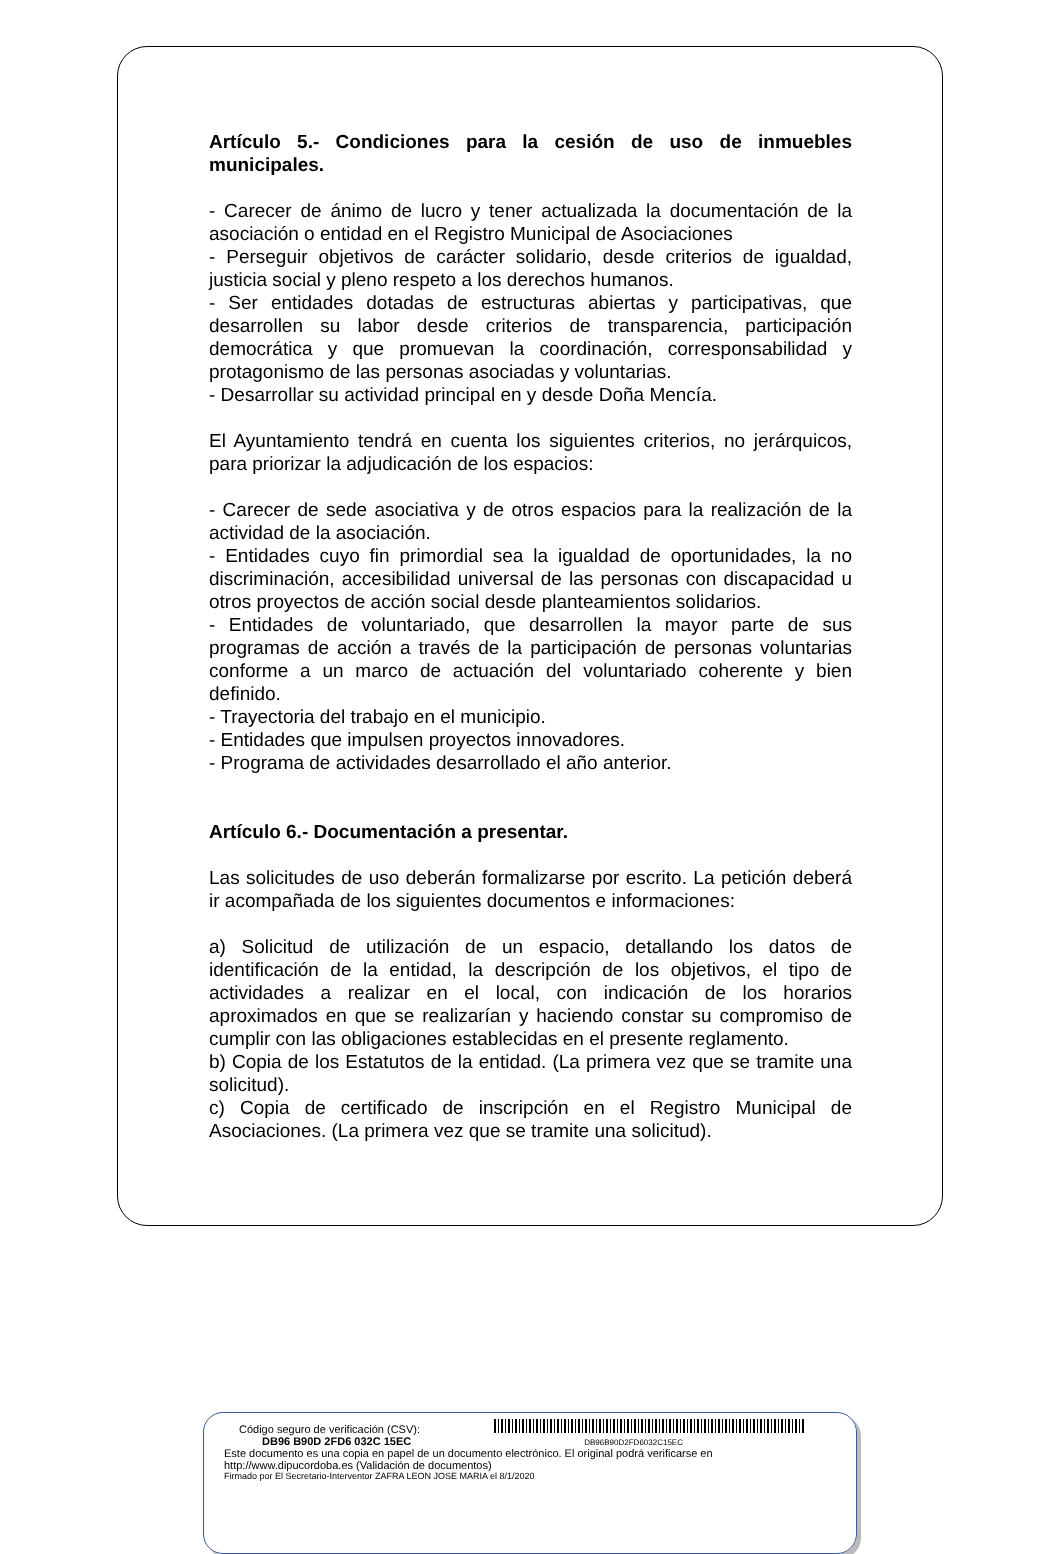Artículo 5.- Condiciones para la cesión de uso de inmuebles municipales.
- Carecer de ánimo de lucro y tener actualizada la documentación de la asociación o entidad en el Registro Municipal de Asociaciones
- Perseguir objetivos de carácter solidario, desde criterios de igualdad, justicia social y pleno respeto a los derechos humanos.
- Ser entidades dotadas de estructuras abiertas y participativas, que desarrollen su labor desde criterios de transparencia, participación democrática y que promuevan la coordinación, corresponsabilidad y protagonismo de las personas asociadas y voluntarias.
- Desarrollar su actividad principal en y desde Doña Mencía.
El Ayuntamiento tendrá en cuenta los siguientes criterios, no jerárquicos, para priorizar la adjudicación de los espacios:
- Carecer de sede asociativa y de otros espacios para la realización de la actividad de la asociación.
- Entidades cuyo fin primordial sea la igualdad de oportunidades, la no discriminación, accesibilidad universal de las personas con discapacidad u otros proyectos de acción social desde planteamientos solidarios.
- Entidades de voluntariado, que desarrollen la mayor parte de sus programas de acción a través de la participación de personas voluntarias conforme a un marco de actuación del voluntariado coherente y bien definido.
- Trayectoria del trabajo en el municipio.
- Entidades que impulsen proyectos innovadores.
- Programa de actividades desarrollado el año anterior.
Artículo 6.- Documentación a presentar.
Las solicitudes de uso deberán formalizarse por escrito. La petición deberá ir acompañada de los siguientes documentos e informaciones:
a) Solicitud de utilización de un espacio, detallando los datos de identificación de la entidad, la descripción de los objetivos, el tipo de actividades a realizar en el local, con indicación de los horarios aproximados en que se realizarían y haciendo constar su compromiso de cumplir con las obligaciones establecidas en el presente reglamento.
b) Copia de los Estatutos de la entidad. (La primera vez que se tramite una solicitud).
c) Copia de certificado de inscripción en el Registro Municipal de Asociaciones. (La primera vez que se tramite una solicitud).
Código seguro de verificación (CSV):
DB96 B90D 2FD6 032C 15EC DB96B90D2FD6032C15EC
Este documento es una copia en papel de un documento electrónico. El original podrá verificarse en
http://www.dipucordoba.es (Validación de documentos)
Firmado por El Secretario-Interventor ZAFRA LEON JOSE MARIA el 8/1/2020